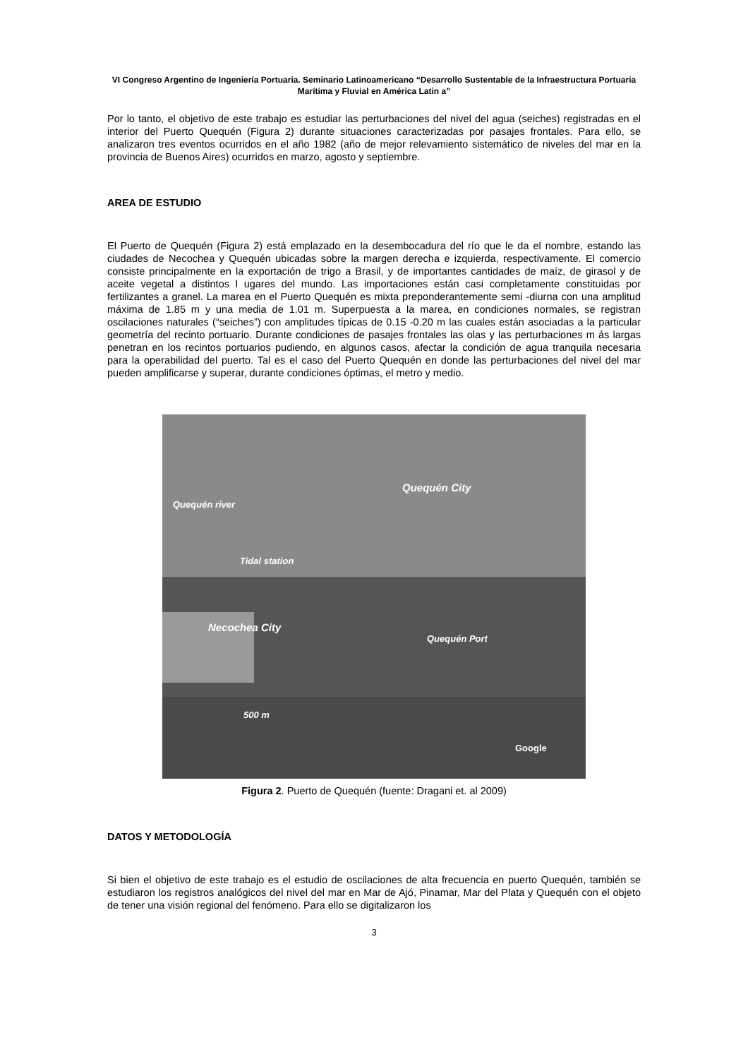VI Congreso Argentino de Ingeniería Portuaria. Seminario Latinoamericano “Desarrollo Sustentable de la Infraestructura Portuaria Marítima y Fluvial en América Latin a”
Por lo tanto, el objetivo de este trabajo es estudiar las perturbaciones del nivel del agua (seiches) registradas en el interior del Puerto Quequén (Figura 2) durante situaciones caracterizadas por pasajes frontales. Para ello, se analizaron tres eventos ocurridos en el año 1982 (año de mejor relevamiento sistemático de niveles del mar en la provincia de Buenos Aires) ocurridos en marzo, agosto y septiembre.
AREA DE ESTUDIO
El Puerto de Quequén (Figura 2) está emplazado en la desembocadura del río que le da el nombre, estando las ciudades de Necochea y Quequén ubicadas sobre la margen derecha e izquierda, respectivamente. El comercio consiste principalmente en la exportación de trigo a Brasil, y de importantes cantidades de maíz, de girasol y de aceite vegetal a distintos l ugares del mundo. Las importaciones están casi completamente constituidas por fertilizantes a granel. La marea en el Puerto Quequén es mixta preponderantemente semi -diurna con una amplitud máxima de 1.85 m y una media de 1.01 m. Superpuesta a la marea, en condiciones normales, se registran oscilaciones naturales (“seiches”) con amplitudes típicas de 0.15 -0.20 m las cuales están asociadas a la particular geometría del recinto portuario. Durante condiciones de pasajes frontales las olas y las perturbaciones m ás largas penetran en los recintos portuarios pudiendo, en algunos casos, afectar la condición de agua tranquila necesaria para la operabilidad del puerto. Tal es el caso del Puerto Quequén en donde las perturbaciones del nivel del mar pueden amplificarse y superar, durante condiciones óptimas, el metro y medio.
Quequén City
Quequén river
Tidal station
Necochea City
Quequén Port
500 m
Google
Figura 2. Puerto de Quequén (fuente: Dragani et. al 2009)
DATOS Y METODOLOGÍA
Si bien el objetivo de este trabajo es el estudio de oscilaciones de alta frecuencia en puerto Quequén, también se estudiaron los registros analógicos del nivel del mar en Mar de Ajó, Pinamar, Mar del Plata y Quequén con el objeto de tener una visión regional del fenómeno. Para ello se digitalizaron los
3